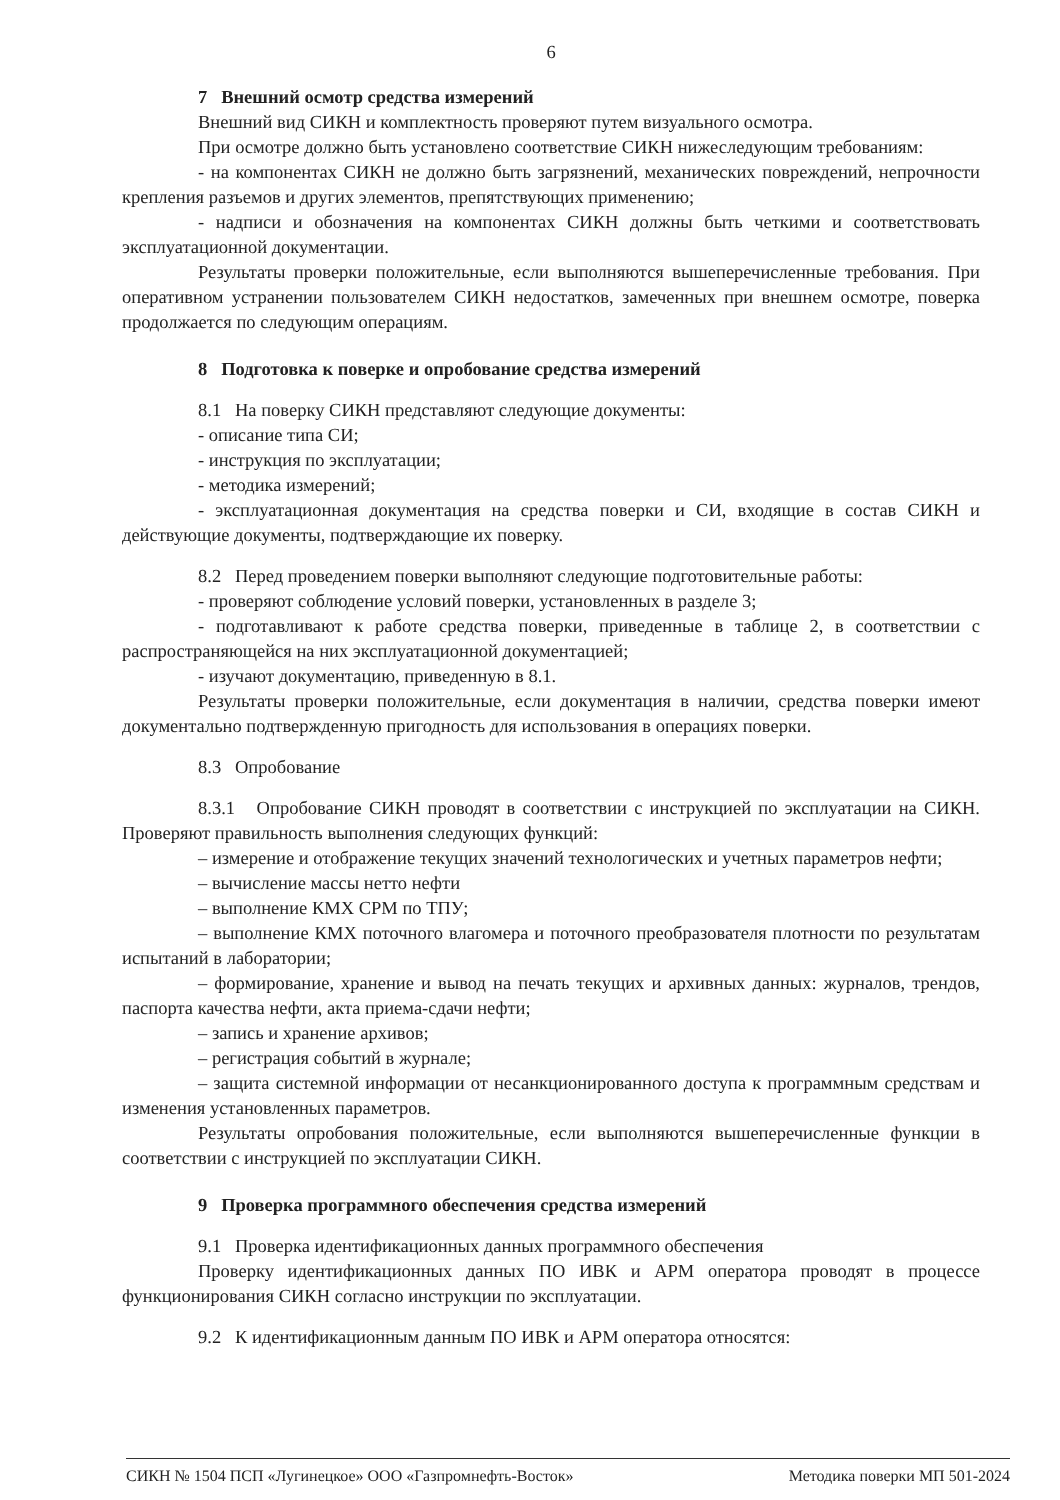6
7 Внешний осмотр средства измерений
Внешний вид СИКН и комплектность проверяют путем визуального осмотра.
При осмотре должно быть установлено соответствие СИКН нижеследующим требованиям:
- на компонентах СИКН не должно быть загрязнений, механических повреждений, непрочности крепления разъемов и других элементов, препятствующих применению;
- надписи и обозначения на компонентах СИКН должны быть четкими и соответствовать эксплуатационной документации.
Результаты проверки положительные, если выполняются вышеперечисленные требования. При оперативном устранении пользователем СИКН недостатков, замеченных при внешнем осмотре, поверка продолжается по следующим операциям.
8 Подготовка к поверке и опробование средства измерений
8.1 На поверку СИКН представляют следующие документы:
- описание типа СИ;
- инструкция по эксплуатации;
- методика измерений;
- эксплуатационная документация на средства поверки и СИ, входящие в состав СИКН и действующие документы, подтверждающие их поверку.
8.2 Перед проведением поверки выполняют следующие подготовительные работы:
- проверяют соблюдение условий поверки, установленных в разделе 3;
- подготавливают к работе средства поверки, приведенные в таблице 2, в соответствии с распространяющейся на них эксплуатационной документацией;
- изучают документацию, приведенную в 8.1.
Результаты проверки положительные, если документация в наличии, средства поверки имеют документально подтвержденную пригодность для использования в операциях поверки.
8.3 Опробование
8.3.1 Опробование СИКН проводят в соответствии с инструкцией по эксплуатации на СИКН. Проверяют правильность выполнения следующих функций:
– измерение и отображение текущих значений технологических и учетных параметров нефти;
– вычисление массы нетто нефти
– выполнение КМХ СРМ по ТПУ;
– выполнение КМХ поточного влагомера и поточного преобразователя плотности по результатам испытаний в лаборатории;
– формирование, хранение и вывод на печать текущих и архивных данных: журналов, трендов, паспорта качества нефти, акта приема-сдачи нефти;
– запись и хранение архивов;
– регистрация событий в журнале;
– защита системной информации от несанкционированного доступа к программным средствам и изменения установленных параметров.
Результаты опробования положительные, если выполняются вышеперечисленные функции в соответствии с инструкцией по эксплуатации СИКН.
9 Проверка программного обеспечения средства измерений
9.1 Проверка идентификационных данных программного обеспечения
Проверку идентификационных данных ПО ИВК и АРМ оператора проводят в процессе функционирования СИКН согласно инструкции по эксплуатации.
9.2 К идентификационным данным ПО ИВК и АРМ оператора относятся:
СИКН № 1504 ПСП «Лугинецкое» ООО «Газпромнефть-Восток» Методика поверки МП 501-2024